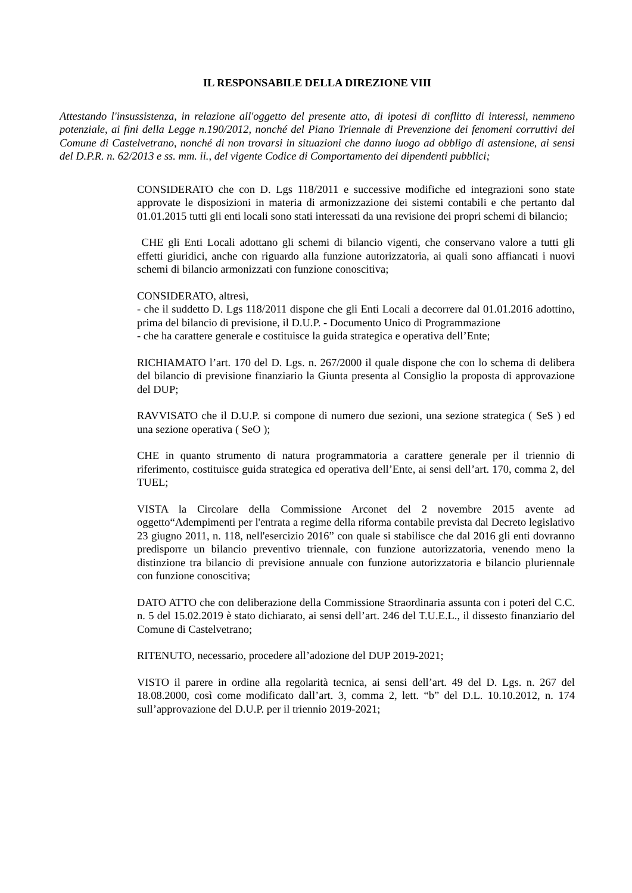IL RESPONSABILE DELLA DIREZIONE VIII
Attestando l'insussistenza, in relazione all'oggetto del presente atto, di ipotesi di conflitto di interessi, nemmeno potenziale, ai fini della Legge n.190/2012, nonché del Piano Triennale di Prevenzione dei fenomeni corruttivi del Comune di Castelvetrano, nonché di non trovarsi in situazioni che danno luogo ad obbligo di astensione, ai sensi del D.P.R. n. 62/2013 e ss. mm. ii., del vigente Codice di Comportamento dei dipendenti pubblici;
CONSIDERATO che con D. Lgs 118/2011 e successive modifiche ed integrazioni sono state approvate le disposizioni in materia di armonizzazione dei sistemi contabili e che pertanto dal 01.01.2015 tutti gli enti locali sono stati interessati da una revisione dei propri schemi di bilancio;
CHE gli Enti Locali adottano gli schemi di bilancio vigenti, che conservano valore a tutti gli effetti giuridici, anche con riguardo alla funzione autorizzatoria, ai quali sono affiancati i nuovi schemi di bilancio armonizzati con funzione conoscitiva;
CONSIDERATO, altresì,
- che il suddetto D. Lgs 118/2011 dispone che gli Enti Locali a decorrere dal 01.01.2016 adottino, prima del bilancio di previsione, il D.U.P. - Documento Unico di Programmazione
- che ha carattere generale e costituisce la guida strategica e operativa dell’Ente;
RICHIAMATO l’art. 170 del D. Lgs. n. 267/2000 il quale dispone che con lo schema di delibera del bilancio di previsione finanziario la Giunta presenta al Consiglio la proposta di approvazione del DUP;
RAVVISATO che il D.U.P. si compone di numero due sezioni, una sezione strategica ( SeS ) ed una sezione operativa ( SeO );
CHE in quanto strumento di natura programmatoria a carattere generale per il triennio di riferimento, costituisce guida strategica ed operativa dell’Ente, ai sensi dell’art. 170, comma 2, del TUEL;
VISTA la Circolare della Commissione Arconet del 2 novembre 2015 avente ad oggetto“Adempimenti per l'entrata a regime della riforma contabile prevista dal Decreto legislativo 23 giugno 2011, n. 118, nell'esercizio 2016” con quale si stabilisce che dal 2016 gli enti dovranno predisporre un bilancio preventivo triennale, con funzione autorizzatoria, venendo meno la distinzione tra bilancio di previsione annuale con funzione autorizzatoria e bilancio pluriennale con funzione conoscitiva;
DATO ATTO che con deliberazione della Commissione Straordinaria assunta con i poteri del C.C. n. 5 del 15.02.2019 è stato dichiarato, ai sensi dell’art. 246 del T.U.E.L., il dissesto finanziario del Comune di Castelvetrano;
RITENUTO, necessario, procedere all’adozione del DUP 2019-2021;
VISTO il parere in ordine alla regolarità tecnica, ai sensi dell’art. 49 del D. Lgs. n. 267 del 18.08.2000, così come modificato dall’art. 3, comma 2, lett. “b” del D.L. 10.10.2012, n. 174 sull’approvazione del D.U.P. per il triennio 2019-2021;